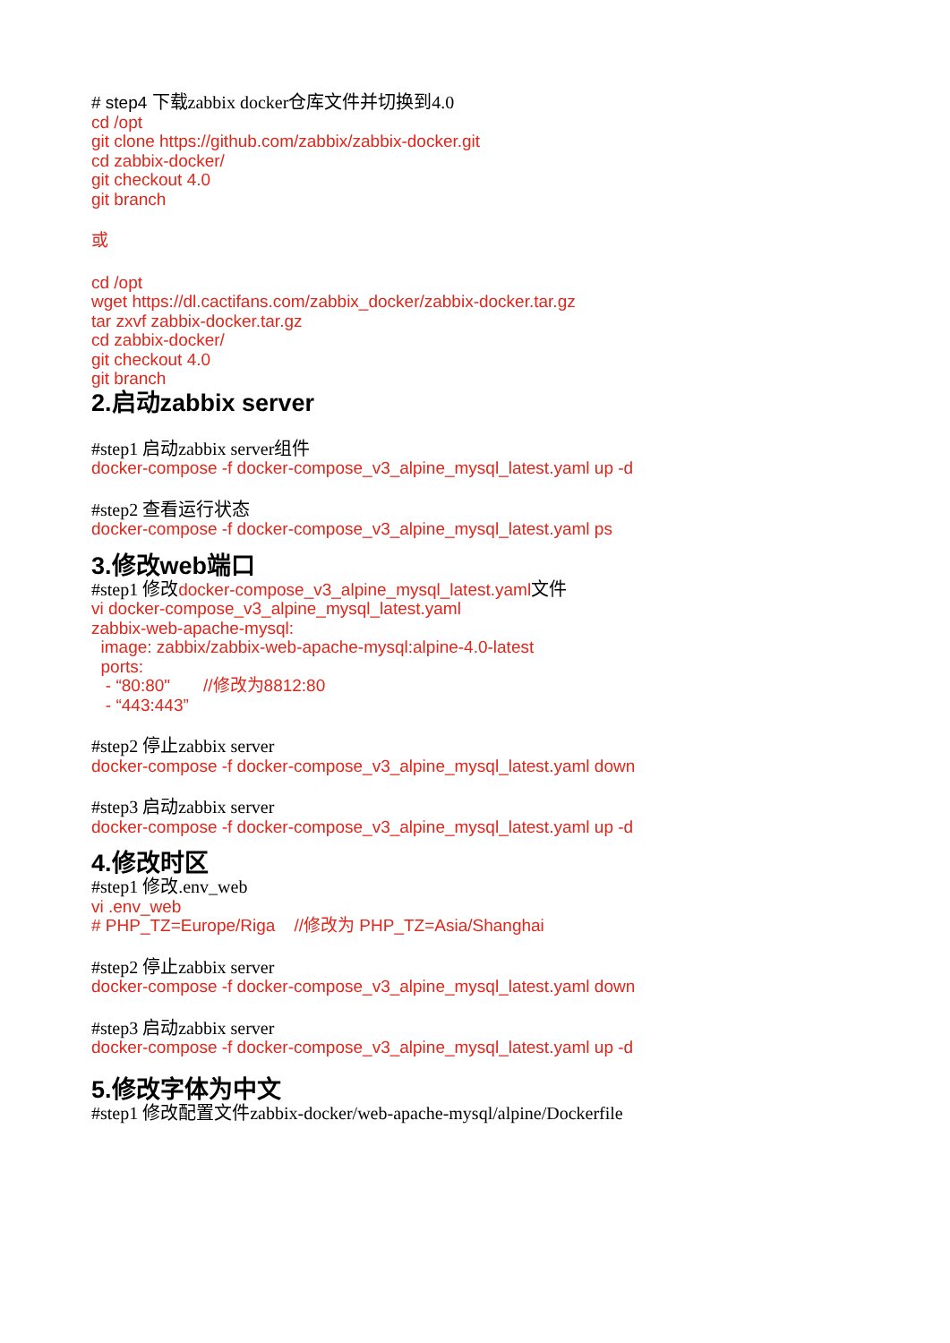# step4 下载zabbix docker仓库文件并切换到4.0
cd /opt
git clone https://github.com/zabbix/zabbix-docker.git
cd zabbix-docker/
git checkout 4.0
git branch
或
cd /opt
wget https://dl.cactifans.com/zabbix_docker/zabbix-docker.tar.gz
tar zxvf zabbix-docker.tar.gz
cd zabbix-docker/
git checkout 4.0
git branch
2.启动zabbix server
#step1 启动zabbix server组件
docker-compose -f docker-compose_v3_alpine_mysql_latest.yaml up -d
#step2 查看运行状态
docker-compose -f docker-compose_v3_alpine_mysql_latest.yaml ps
3.修改web端口
#step1 修改 docker-compose_v3_alpine_mysql_latest.yaml 文件
vi docker-compose_v3_alpine_mysql_latest.yaml
zabbix-web-apache-mysql:
image: zabbix/zabbix-web-apache-mysql:alpine-4.0-latest
ports:
- “80:80" //修改为8812:80
- “443:443”
#step2 停止zabbix server
docker-compose -f docker-compose_v3_alpine_mysql_latest.yaml down
#step3 启动zabbix server
docker-compose -f docker-compose_v3_alpine_mysql_latest.yaml up -d
4.修改时区
#step1 修改.env_web
vi .env_web
# PHP_TZ=Europe/Riga //修改为 PHP_TZ=Asia/Shanghai
#step2 停止zabbix server
docker-compose -f docker-compose_v3_alpine_mysql_latest.yaml down
#step3 启动zabbix server
docker-compose -f docker-compose_v3_alpine_mysql_latest.yaml up -d
5.修改字体为中文
#step1 修改配置文件zabbix-docker/web-apache-mysql/alpine/Dockerfile